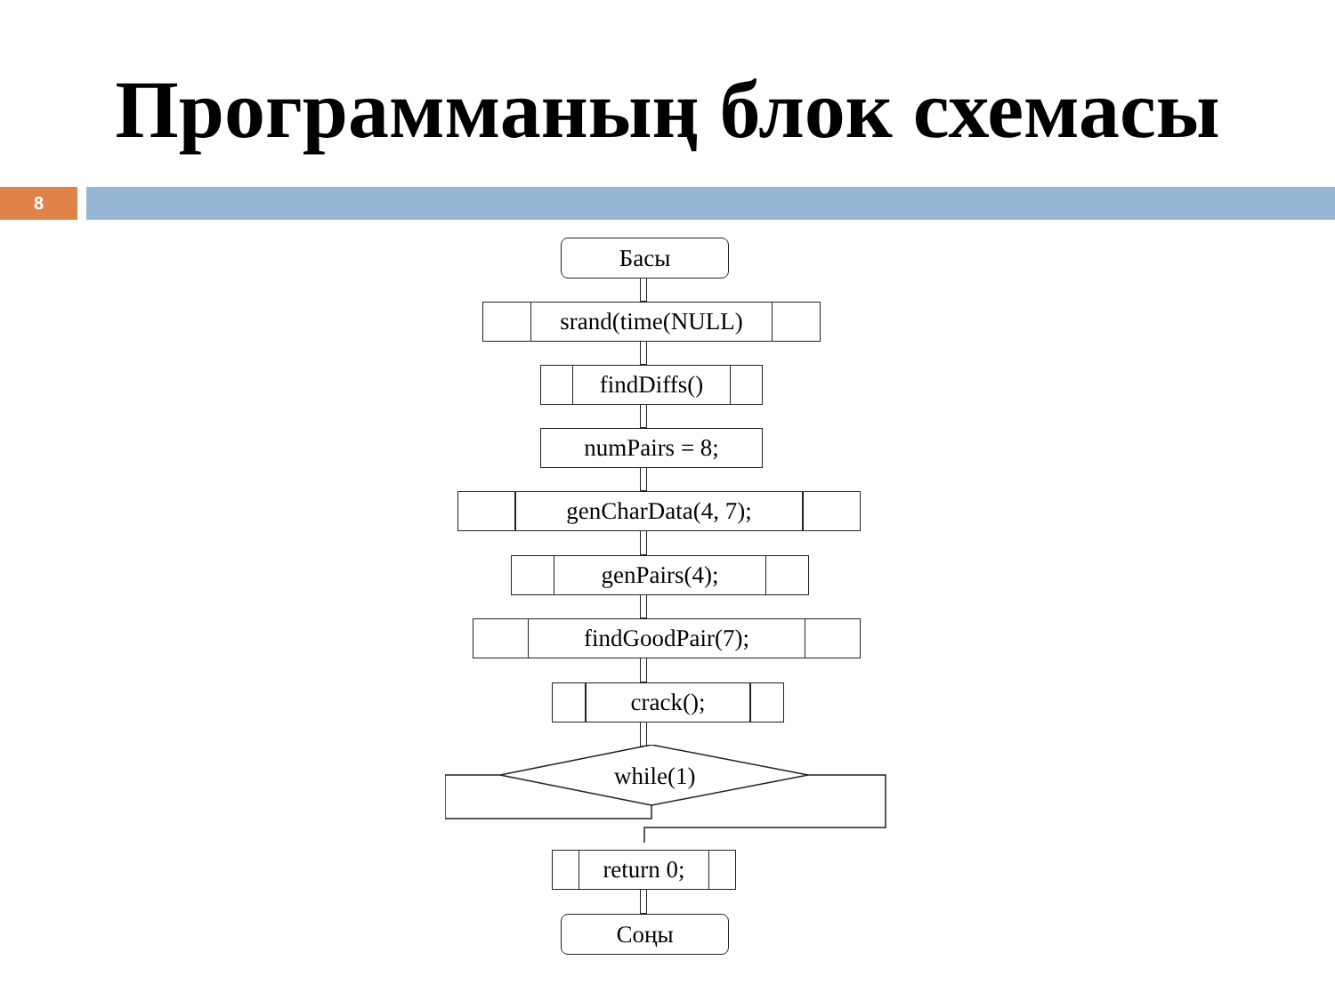Программаның блок схемасы
8
Басы
srand(time(NULL)
findDiffs()
numPairs = 8;
genCharData(4, 7);
genPairs(4);
findGoodPair(7);
crack();
while(1)
return 0;
Соңы